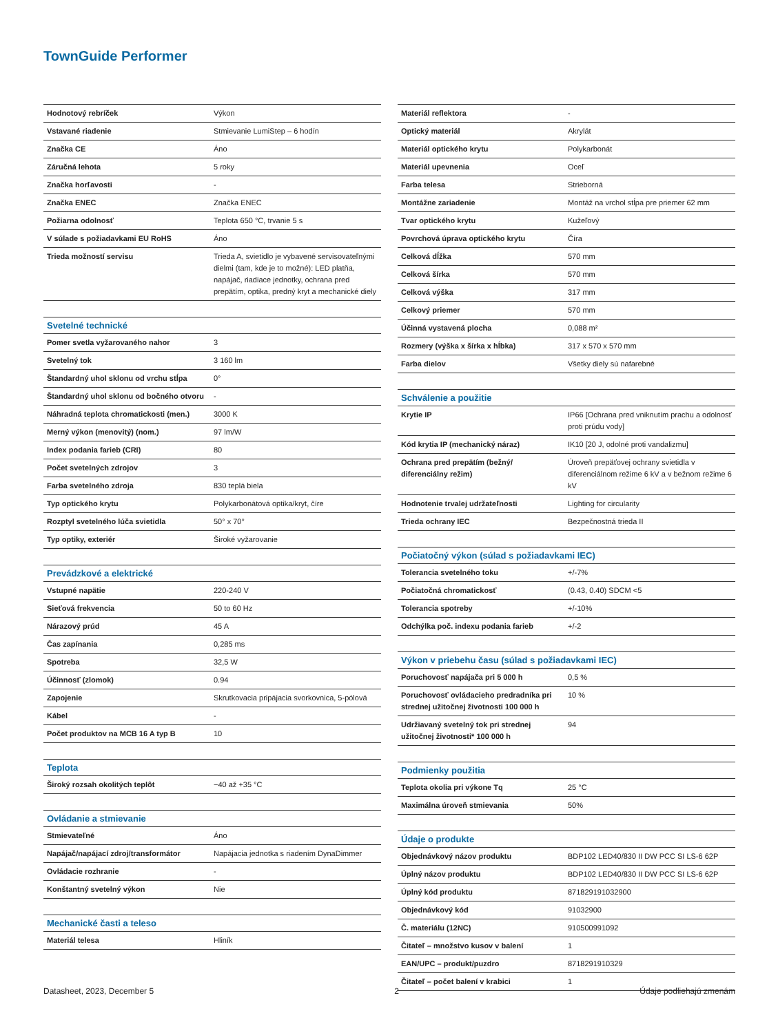TownGuide Performer
| Hodnotový rebríček | Výkon |
| Vstavané riadenie | Stmievanie LumiStep – 6 hodín |
| Značka CE | Áno |
| Záručná lehota | 5 roky |
| Značka horľavosti | - |
| Značka ENEC | Značka ENEC |
| Požiarna odolnosť | Teplota 650 °C, trvanie 5 s |
| V súlade s požiadavkami EU RoHS | Áno |
| Trieda možností servisu | Trieda A, svietidlo je vybavené servisovateľnými dielmi (tam, kde je to možné): LED platňa, napájač, riadiace jednotky, ochrana pred prepätím, optika, predný kryt a mechanické diely |
| Svetelné technické | |
| Pomer svetla vyžarovaného nahor | 3 |
| Svetelný tok | 3 160 lm |
| Štandardný uhol sklonu od vrchu stĺpa | 0° |
| Štandardný uhol sklonu od bočného otvoru | - |
| Náhradná teplota chromatickosti (men.) | 3000 K |
| Merný výkon (menovitý) (nom.) | 97 lm/W |
| Index podania farieb (CRI) | 80 |
| Počet svetelných zdrojov | 3 |
| Farba svetelného zdroja | 830 teplá biela |
| Typ optického krytu | Polykarbonátová optika/kryt, číre |
| Rozptyl svetelného lúča svietidla | 50° x 70° |
| Typ optiky, exteriér | Široké vyžarovanie |
| Prevádzkové a elektrické | |
| Vstupné napätie | 220-240 V |
| Sieťová frekvencia | 50 to 60 Hz |
| Nárazový prúd | 45 A |
| Čas zapínania | 0,285 ms |
| Spotreba | 32,5 W |
| Účinnosť (zlomok) | 0.94 |
| Zapojenie | Skrutkovacia pripájacia svorkovnica, 5-pólová |
| Kábel | - |
| Počet produktov na MCB 16 A typ B | 10 |
| Teplota | |
| Široký rozsah okolitých teplôt | −40 až +35 °C |
| Ovládanie a stmievanie | |
| Stmievateľné | Áno |
| Napájač/napájací zdroj/transformátor | Napájacia jednotka s riadením DynaDimmer |
| Ovládacie rozhranie | - |
| Konštantný svetelný výkon | Nie |
| Mechanické časti a teleso | |
| Materiál telesa | Hliník |
| Materiál reflektora | - |
| Optický materiál | Akrylát |
| Materiál optického krytu | Polykarbonát |
| Materiál upevnenia | Oceľ |
| Farba telesa | Strieborná |
| Montážne zariadenie | Montáž na vrchol stĺpa pre priemer 62 mm |
| Tvar optického krytu | Kužeľový |
| Povrchová úprava optického krytu | Číra |
| Celková dĺžka | 570 mm |
| Celková šírka | 570 mm |
| Celková výška | 317 mm |
| Celkový priemer | 570 mm |
| Účinná vystavená plocha | 0,088 m² |
| Rozmery (výška x šírka x hĺbka) | 317 x 570 x 570 mm |
| Farba dielov | Všetky diely sú nafarebné |
| Schválenie a použitie | |
| Krytie IP | IP66 [Ochrana pred vniknutím prachu a odolnosť proti prúdu vody] |
| Kód krytia IP (mechanický náraz) | IK10 [20 J, odolné proti vandalizmu] |
| Ochrana pred prepätím (bežný/ diferenciálny režim) | Úroveň prepäťovej ochrany svietidla v diferenciálnom režime 6 kV a v bežnom režime 6 kV |
| Hodnotenie trvalej udržateľnosti | Lighting for circularity |
| Trieda ochrany IEC | Bezpečnostná trieda II |
| Počiatočný výkon (súlad s požiadavkami IEC) | |
| Tolerancia svetelného toku | +/-7% |
| Počiatočná chromatickosť | (0.43, 0.40) SDCM <5 |
| Tolerancia spotreby | +/-10% |
| Odchýlka poč. indexu podania farieb | +/-2 |
| Výkon v priebehu času (súlad s požiadavkami IEC) | |
| Poruchovosť napájača pri 5 000 h | 0,5 % |
| Poruchovosť ovládacieho predradníka pri strednej užitočnej životnosti 100 000 h | 10 % |
| Udržiavaný svetelný tok pri strednej užitočnej životnosti* 100 000 h | 94 |
| Podmienky použitia | |
| Teplota okolia pri výkone Tq | 25 °C |
| Maximálna úroveň stmievania | 50% |
| Údaje o produkte | |
| Objednávkový názov produktu | BDP102 LED40/830 II DW PCC SI LS-6 62P |
| Úplný názov produktu | BDP102 LED40/830 II DW PCC SI LS-6 62P |
| Úplný kód produktu | 871829191032900 |
| Objednávkový kód | 91032900 |
| Č. materiálu (12NC) | 910500991092 |
| Čitateľ – množstvo kusov v balení | 1 |
| EAN/UPC – produkt/puzdro | 8718291910329 |
| Čitateľ – počet balení v krabici | 1 |
Datasheet, 2023, December 5 2 Údaje podliehajú zmenám